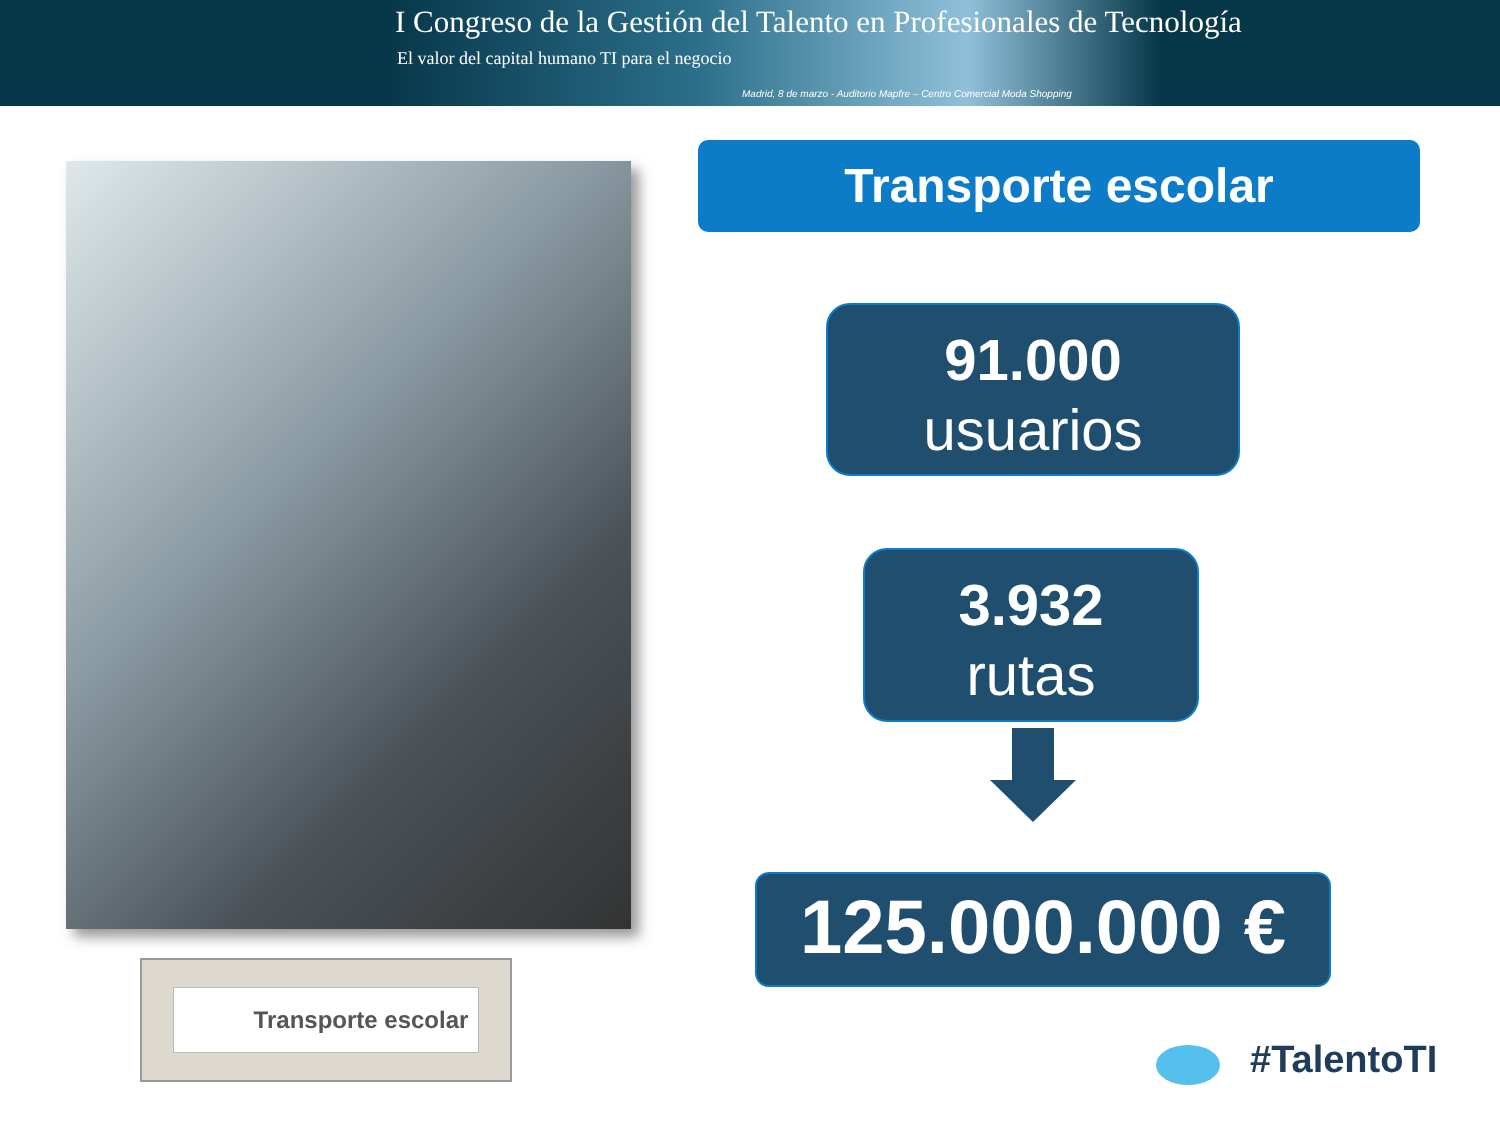I Congreso de la Gestión del Talento en Profesionales de Tecnología
El valor del capital humano TI para el negocio
Madrid, 8 de marzo - Auditorio Mapfre – Centro Comercial Moda Shopping
Transporte escolar
Transporte escolar
91.000
usuarios
3.932
rutas
125.000.000 €
#TalentoTI